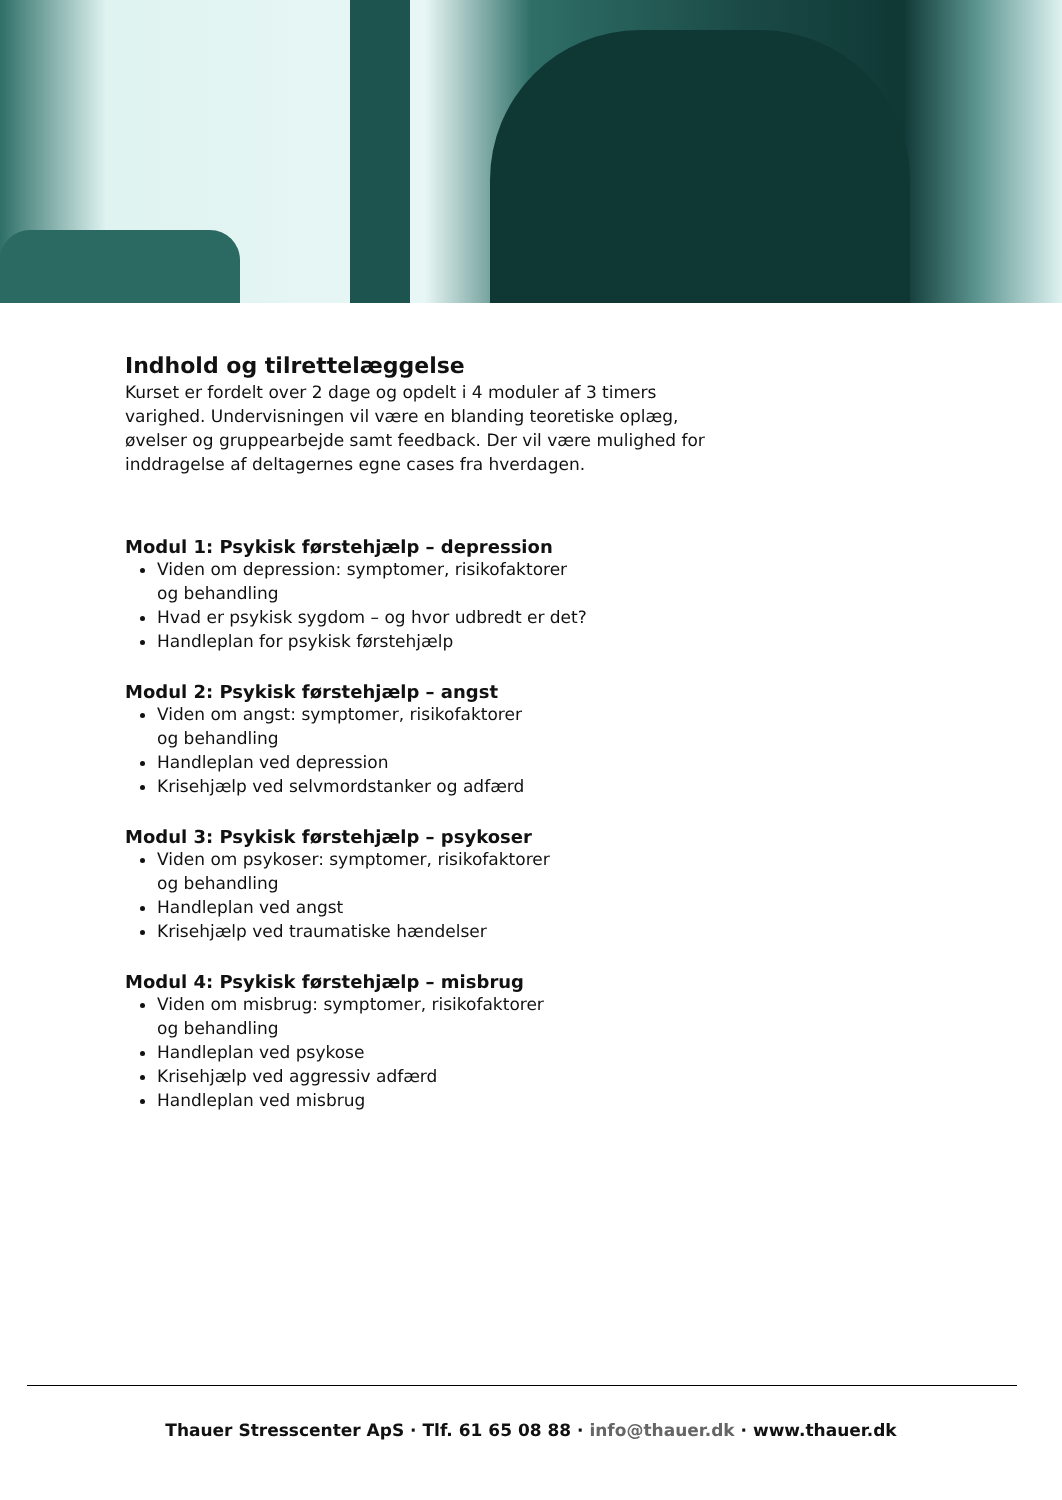Indhold og tilrettelæggelse
Kurset er fordelt over 2 dage og opdelt i 4 moduler af 3 timers varighed. Undervisningen vil være en blanding teoretiske oplæg, øvelser og gruppearbejde samt feedback. Der vil være mulighed for inddragelse af deltagernes egne cases fra hverdagen.
Modul 1: Psykisk førstehjælp – depression
Viden om depression: symptomer, risikofaktorer
og behandling
Hvad er psykisk sygdom – og hvor udbredt er det?
Handleplan for psykisk førstehjælp
Modul 2: Psykisk førstehjælp – angst
Viden om angst: symptomer, risikofaktorer
og behandling
Handleplan ved depression
Krisehjælp ved selvmordstanker og adfærd
Modul 3: Psykisk førstehjælp – psykoser
Viden om psykoser: symptomer, risikofaktorer
og behandling
Handleplan ved angst
Krisehjælp ved traumatiske hændelser
Modul 4: Psykisk førstehjælp – misbrug
Viden om misbrug: symptomer, risikofaktorer
og behandling
Handleplan ved psykose
Krisehjælp ved aggressiv adfærd
Handleplan ved misbrug
Thauer Stresscenter ApS · Tlf. 61 65 08 88 · info@thauer.dk · www.thauer.dk